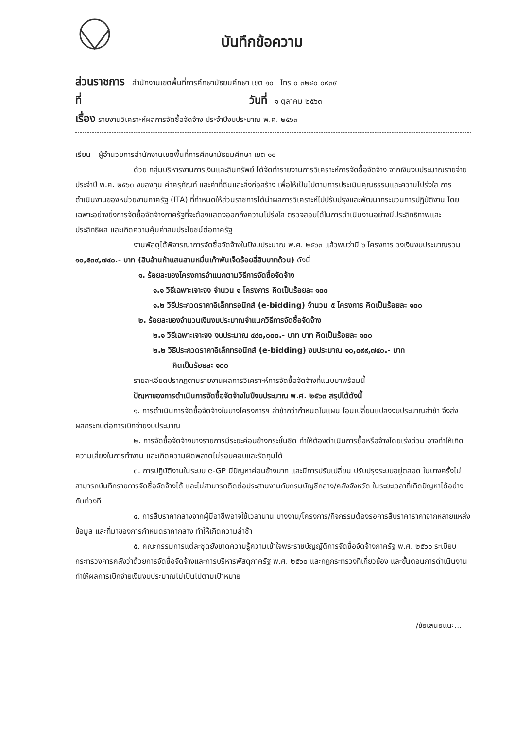บันทึกข้อความ
ส่วนราชการ สำนักงานเขตพื้นที่การศึกษามัธยมศึกษา เขต ๑๐ โทร ๐ ๓๒๔๐ ๐๙๓๙
ที่ วันที่ ๑ ตุลาคม ๒๕๖๓
เรื่อง รายงานวิเคราะห์ผลการจัดซื้อจัดจ้าง ประจำปีงบประมาณ พ.ศ. ๒๕๖๓
เรียน ผู้อำนวยการสำนักงานเขตพื้นที่การศึกษามัธยมศึกษา เขต ๑๐
ด้วย กลุ่มบริหารงานการเงินและสินทรัพย์ ได้จัดทำรายงานการวิเคราะห์การจัดซื้อจัดจ้าง จากเงินงบประมาณรายจ่ายประจำปี พ.ศ. ๒๕๖๓ งบลงทุน ค่าครุภัณฑ์ และค่าที่ดินและสิ่งก่อสร้าง เพื่อให้เป็นไปตามการประเมินคุณธรรมและความโปร่งใส การดำเนินงานของหน่วยงานภาครัฐ (ITA) ที่กำหนดให้ส่วนราชการได้นำผลการวิเคราะห์ไปปรับปรุงและพัฒนากระบวนการปฏิบัติงาน โดยเฉพาะอย่างยิ่งการจัดซื้อจัดจ้างภาครัฐที่จะต้องแสดงออกถึงความโปร่งใส ตรวจสอบได้ในการดำเนินงานอย่างมีประสิทธิภาพและประสิทธิผล และเกิดความคุ้มค่าสมประโยชน์ต่อภาครัฐ
งานพัสดุได้พิจารณาการจัดซื้อจัดจ้างในปีงบประมาณ พ.ศ. ๒๕๖๓ แล้วพบว่ามี ๖ โครงการ วงเงินงบประมาณรวม ๑๐,๕๓๙,๗๔๐.- บาท (สิบล้านห้าแสนสามหมื่นเก้าพันเจ็ดร้อยสี่สิบบาทถ้วน) ดังนี้
๑. ร้อยละของโครงการจำแนกตามวิธีการจัดซื้อจัดจ้าง
๑.๑ วิธีเฉพาะเจาะจง จำนวน ๑ โครงการ คิดเป็นร้อยละ ๑๐๐
๑.๒ วิธีประกวดราคาอิเล็กทรอนิกส์ (e-bidding) จำนวน ๕ โครงการ คิดเป็นร้อยละ ๑๐๐
๒. ร้อยละของจำนวนเงินงบประมาณจำแนกวิธีการจัดซื้อจัดจ้าง
๒.๑ วิธีเฉพาะเจาะจง งบประมาณ ๔๔๐,๐๐๐.- บาท บาท คิดเป็นร้อยละ ๑๐๐
๒.๒ วิธีประกวดราคาอิเล็กทรอนิกส์ (e-bidding) งบประมาณ ๑๐,๐๙๙,๗๔๐.- บาท
คิดเป็นร้อยละ ๑๐๐
รายละเอียดปรากฏตามรายงานผลการวิเคราะห์การจัดซื้อจัดจ้างที่แนบมาพร้อมนี้
ปัญหาของการดำเนินการจัดซื้อจัดจ้างในปีงบประมาณ พ.ศ. ๒๕๖๓ สรุปได้ดังนี้
๑. การดำเนินการจัดซื้อจัดจ้างในบางโครงการฯ ล่าช้ากว่ากำหนดในแผน โอนเปลี่ยนแปลงงบประมาณล่าช้า จึงส่งผลกระทบต่อการเบิกจ่ายงบประมาณ
๒. การจัดซื้อจัดจ้างบางรายการมีระยะค่อนข้างกระชั้นชิด ทำให้ต้องดำเนินการซื้อหรือจ้างโดยเร่งด่วน อาจทำให้เกิดความเสี่ยงในการทำงาน และเกิดความผิดพลาดไม่รอบคอบและรัดกุมได้
๓. การปฏิบัติงานในระบบ e-GP มีปัญหาค่อนข้างมาก และมีการปรับเปลี่ยน ปรับปรุงระบบอยู่ตลอด ในบางครั้งไม่สามารถบันทึกรายการจัดซื้อจัดจ้างได้ และไม่สามารถติดต่อประสานงานกับกรมบัญชีกลาง/คลังจังหวัด ในระยะเวลาที่เกิดปัญหาได้อย่างทันท่วงที
๔. การสืบราคากลางจากผู้มีอาชีพอาจใช้เวลานาน บางงาน/โครงการ/กิจกรรมต้องรอการสืบราคาราคาจากหลายแหล่งข้อมูล และที่มาของการกำหนดราคากลาง ทำให้เกิดความล่าช้า
๕. คณะกรรมการแต่ละชุดยังขาดความรู้ความเข้าใจพระราชบัญญัติการจัดซื้อจัดจ้างภาครัฐ พ.ศ. ๒๕๖๐ ระเบียบกระทรวงการคลังว่าด้วยการจัดซื้อจัดจ้างและการบริหารพัสดุภาครัฐ พ.ศ. ๒๕๖๐ และกฎกระทรวงที่เกี่ยวข้อง และขั้นตอนการดำเนินงาน ทำให้ผลการเบิกจ่ายเงินงบประมาณไม่เป็นไปตามเป้าหมาย
/ข้อเสนอแนะ...